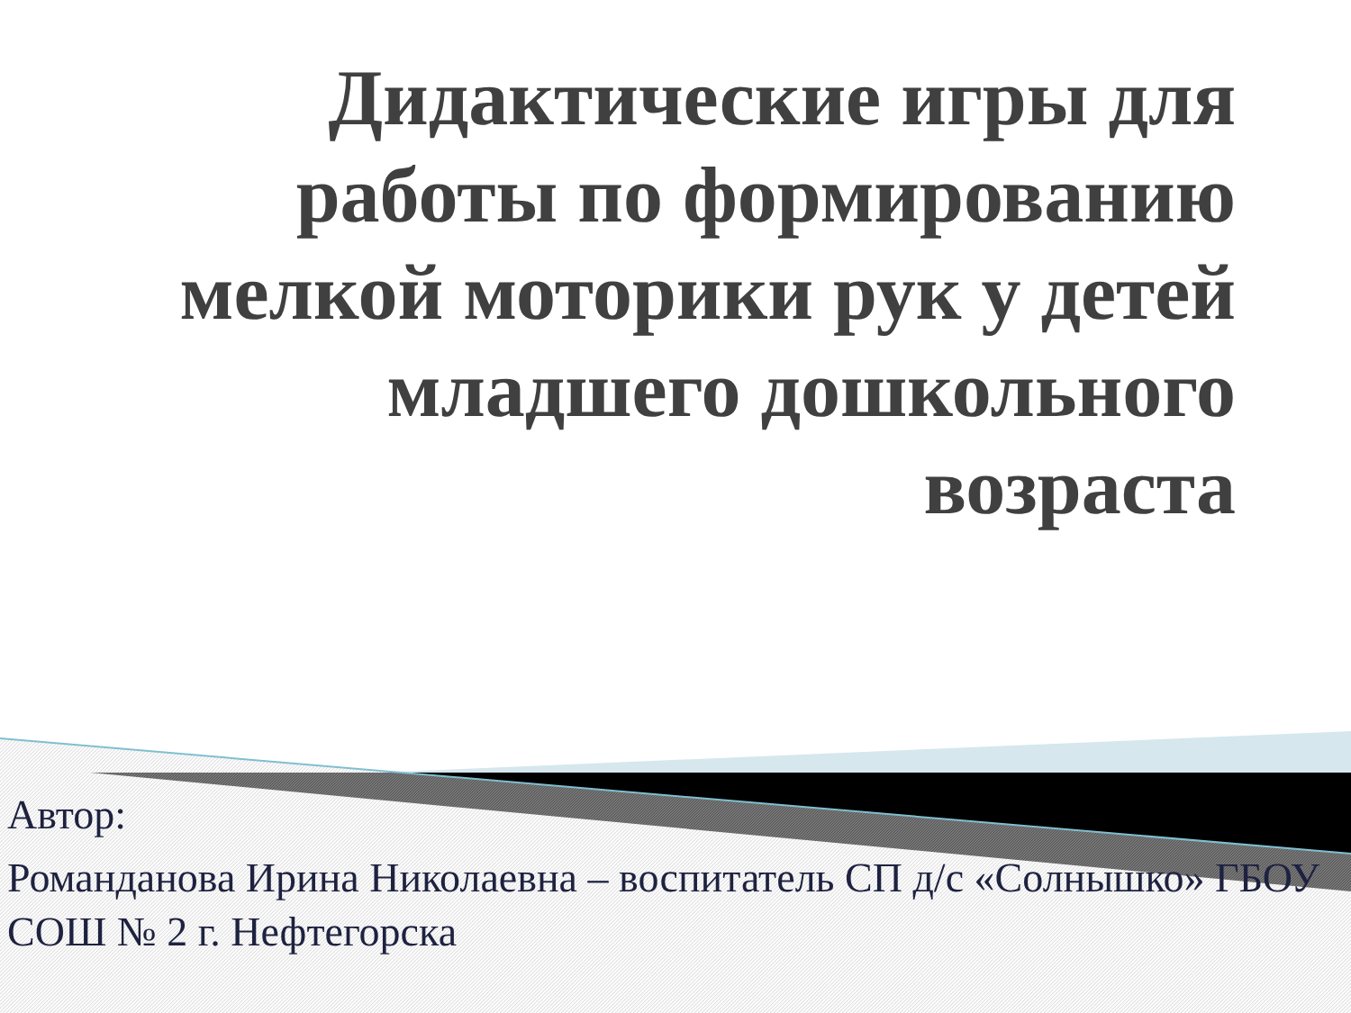Дидактические игры для работы по формированию мелкой моторики рук у детей младшего дошкольного возраста
Автор:
Романданова Ирина Николаевна – воспитатель СП д/с «Солнышко» ГБОУ СОШ № 2 г. Нефтегорска